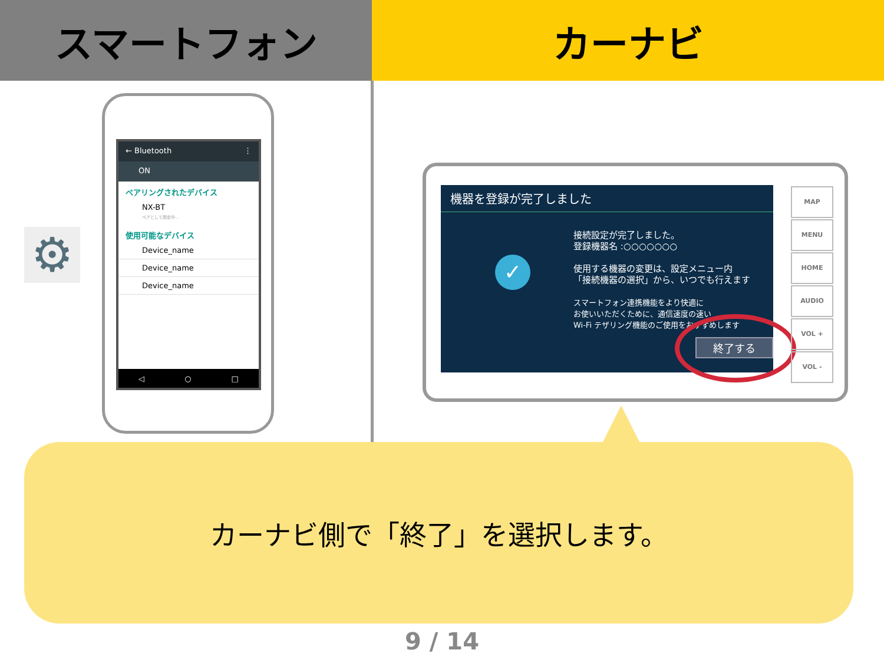スマートフォン カーナビ
← Bluetooth ⋮
ON
ペアリングされたデバイス
NX-BT
ペアとして設定中...
使用可能なデバイス
Device_name
Device_name
Device_name
◁ ○ □
⚙
機器を登録が完了しました
接続設定が完了しました。
登録機器名 :○○○○○○○
使用する機器の変更は、設定メニュー内
「接続機器の選択」から、いつでも行えます
スマートフォン連携機能をより快適に
お使いいただくために、通信速度の速い
Wi-Fi テザリング機能のご使用をおすすめします
✓
終了する
MAP
MENU
HOME
AUDIO
VOL +
VOL -
カーナビ側で「終了」を選択します。
9 / 14